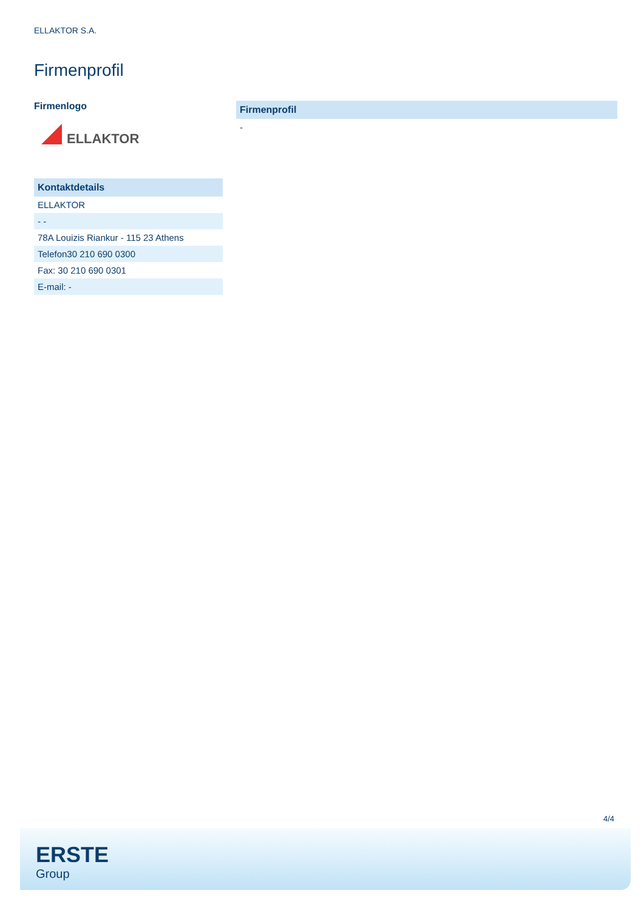ELLAKTOR S.A.
Firmenprofil
Firmenlogo
ELLAKTOR
| Kontaktdetails |
| --- |
| ELLAKTOR |
| - - |
| 78A Louizis Riankur - 115 23 Athens |
| Telefon30 210 690 0300 |
| Fax: 30 210 690 0301 |
| E-mail: - |
| Firmenprofil |
| --- |
| - |
4/4
ERSTE
Group